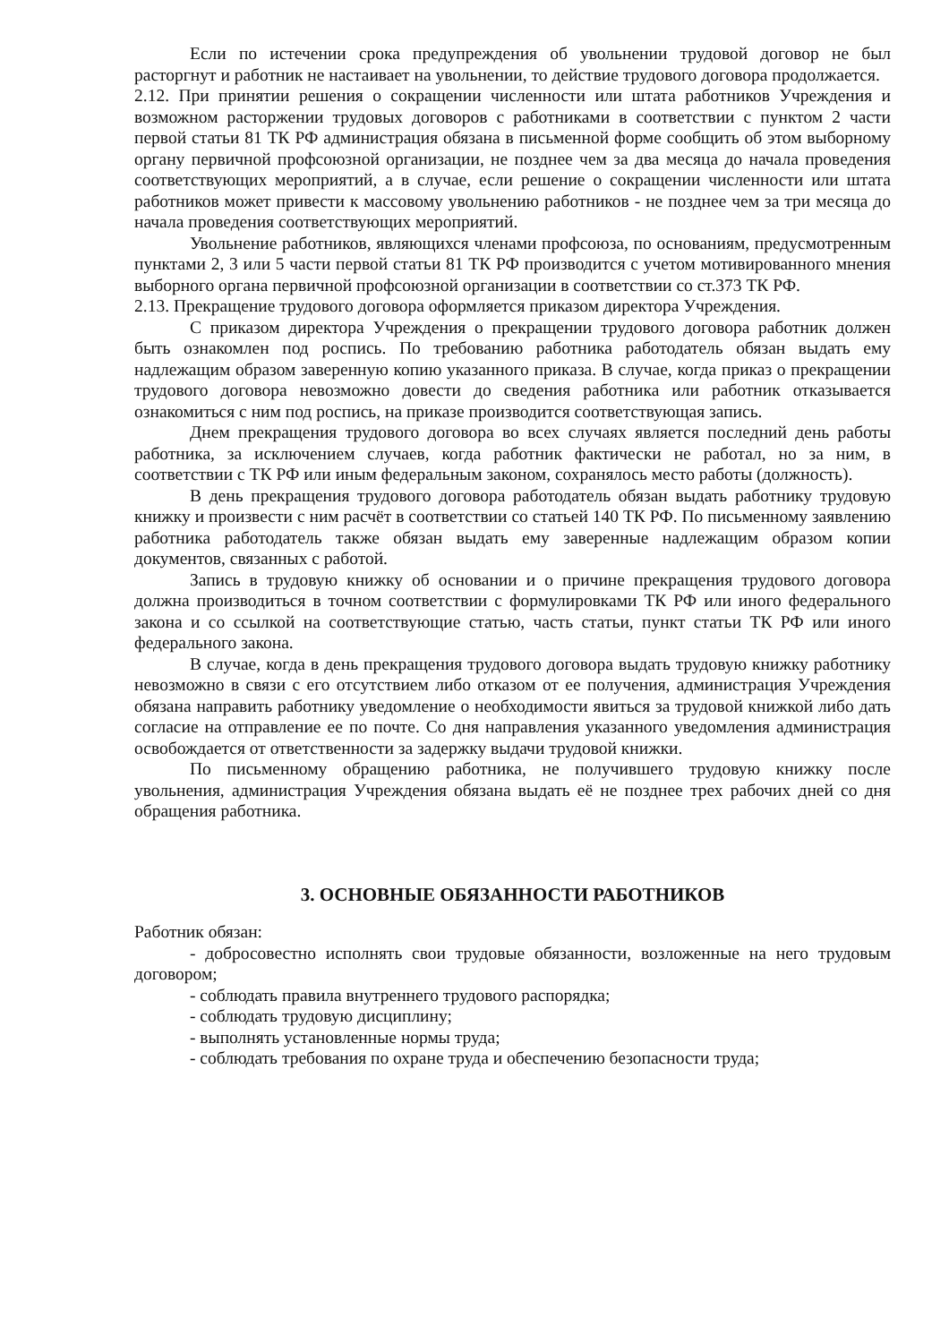Если по истечении срока предупреждения об увольнении трудовой договор не был расторгнут и работник не настаивает на увольнении, то действие трудового договора продолжается.
2.12. При принятии решения о сокращении численности или штата работников Учреждения и возможном расторжении трудовых договоров с работниками в соответствии с пунктом 2 части первой статьи 81 ТК РФ администрация обязана в письменной форме сообщить об этом выборному органу первичной профсоюзной организации, не позднее чем за два месяца до начала проведения соответствующих мероприятий, а в случае, если решение о сокращении численности или штата работников может привести к массовому увольнению работников - не позднее чем за три месяца до начала проведения соответствующих мероприятий.
Увольнение работников, являющихся членами профсоюза, по основаниям, предусмотренным пунктами 2, 3 или 5 части первой статьи 81 ТК РФ производится с учетом мотивированного мнения выборного органа первичной профсоюзной организации в соответствии со ст.373 ТК РФ.
2.13. Прекращение трудового договора оформляется приказом директора Учреждения.
С приказом директора Учреждения о прекращении трудового договора работник должен быть ознакомлен под роспись. По требованию работника работодатель обязан выдать ему надлежащим образом заверенную копию указанного приказа. В случае, когда приказ о прекращении трудового договора невозможно довести до сведения работника или работник отказывается ознакомиться с ним под роспись, на приказе производится соответствующая запись.
Днем прекращения трудового договора во всех случаях является последний день работы работника, за исключением случаев, когда работник фактически не работал, но за ним, в соответствии с ТК РФ или иным федеральным законом, сохранялось место работы (должность).
В день прекращения трудового договора работодатель обязан выдать работнику трудовую книжку и произвести с ним расчёт в соответствии со статьей 140 ТК РФ. По письменному заявлению работника работодатель также обязан выдать ему заверенные надлежащим образом копии документов, связанных с работой.
Запись в трудовую книжку об основании и о причине прекращения трудового договора должна производиться в точном соответствии с формулировками ТК РФ или иного федерального закона и со ссылкой на соответствующие статью, часть статьи, пункт статьи ТК РФ или иного федерального закона.
В случае, когда в день прекращения трудового договора выдать трудовую книжку работнику невозможно в связи с его отсутствием либо отказом от ее получения, администрация Учреждения обязана направить работнику уведомление о необходимости явиться за трудовой книжкой либо дать согласие на отправление ее по почте. Со дня направления указанного уведомления администрация освобождается от ответственности за задержку выдачи трудовой книжки.
По письменному обращению работника, не получившего трудовую книжку после увольнения, администрация Учреждения обязана выдать её не позднее трех рабочих дней со дня обращения работника.
3. ОСНОВНЫЕ ОБЯЗАННОСТИ РАБОТНИКОВ
Работник обязан:
- добросовестно исполнять свои трудовые обязанности, возложенные на него трудовым договором;
- соблюдать правила внутреннего трудового распорядка;
- соблюдать трудовую дисциплину;
- выполнять установленные нормы труда;
- соблюдать требования по охране труда и обеспечению безопасности труда;